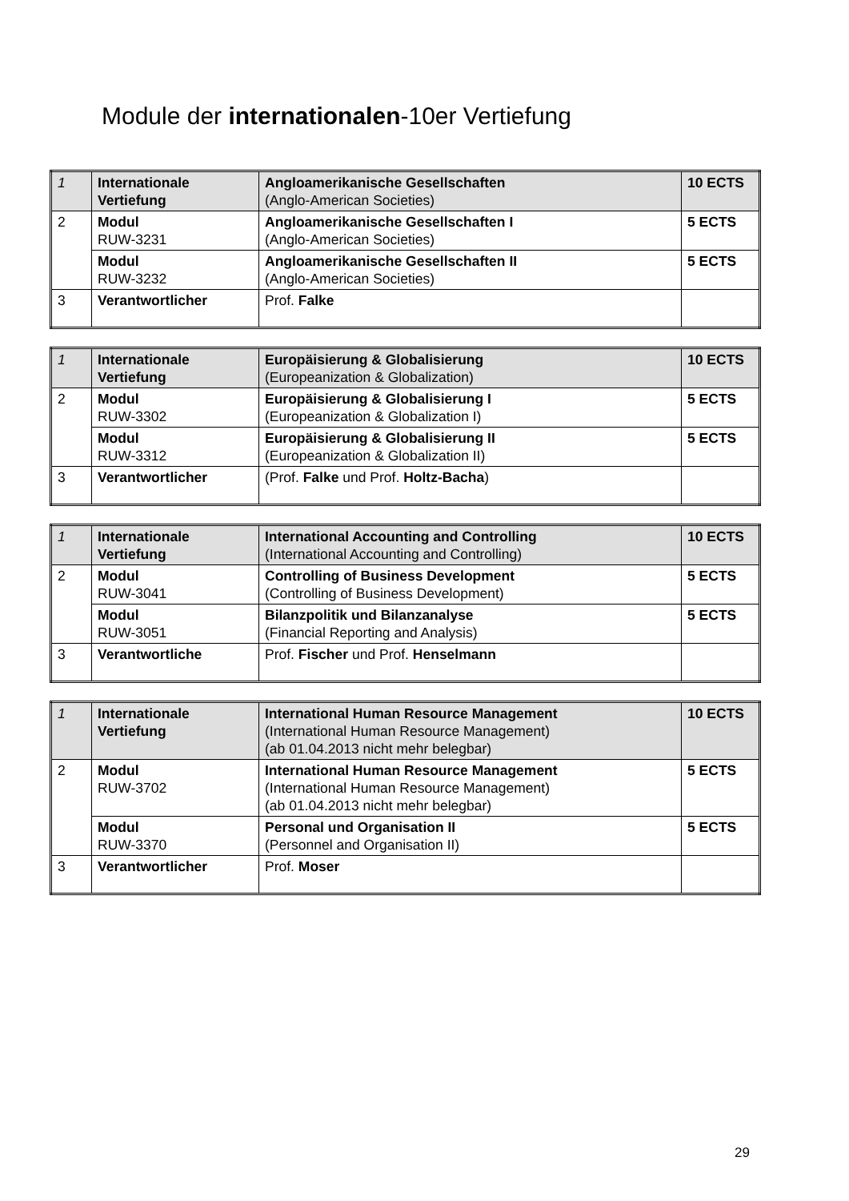Module der internationalen-10er Vertiefung
| 1 | Internationale Vertiefung | Angloamerikanische Gesellschaften (Anglo-American Societies) | 10 ECTS |
| 2 | Modul RUW-3231 | Angloamerikanische Gesellschaften I (Anglo-American Societies) | 5 ECTS |
| | Modul RUW-3232 | Angloamerikanische Gesellschaften II (Anglo-American Societies) | 5 ECTS |
| 3 | Verantwortlicher | Prof. Falke | |
| 1 | Internationale Vertiefung | Europäisierung & Globalisierung (Europeanization & Globalization) | 10 ECTS |
| 2 | Modul RUW-3302 | Europäisierung & Globalisierung I (Europeanization & Globalization I) | 5 ECTS |
| | Modul RUW-3312 | Europäisierung & Globalisierung II (Europeanization & Globalization II) | 5 ECTS |
| 3 | Verantwortlicher | (Prof. Falke und Prof. Holtz-Bacha ) | |
| 1 | Internationale Vertiefung | International Accounting and Controlling (International Accounting and Controlling) | 10 ECTS |
| 2 | Modul RUW-3041 | Controlling of Business Development (Controlling of Business Development) | 5 ECTS |
| | Modul RUW-3051 | Bilanzpolitik und Bilanzanalyse (Financial Reporting and Analysis) | 5 ECTS |
| 3 | Verantwortliche | Prof. Fischer und Prof. Henselmann | |
| 1 | Internationale Vertiefung | International Human Resource Management (International Human Resource Management) (ab 01.04.2013 nicht mehr belegbar) | 10 ECTS |
| 2 | Modul RUW-3702 | International Human Resource Management (International Human Resource Management) (ab 01.04.2013 nicht mehr belegbar) | 5 ECTS |
| | Modul RUW-3370 | Personal und Organisation II (Personnel and Organisation II) | 5 ECTS |
| 3 | Verantwortlicher | Prof. Moser | |
29